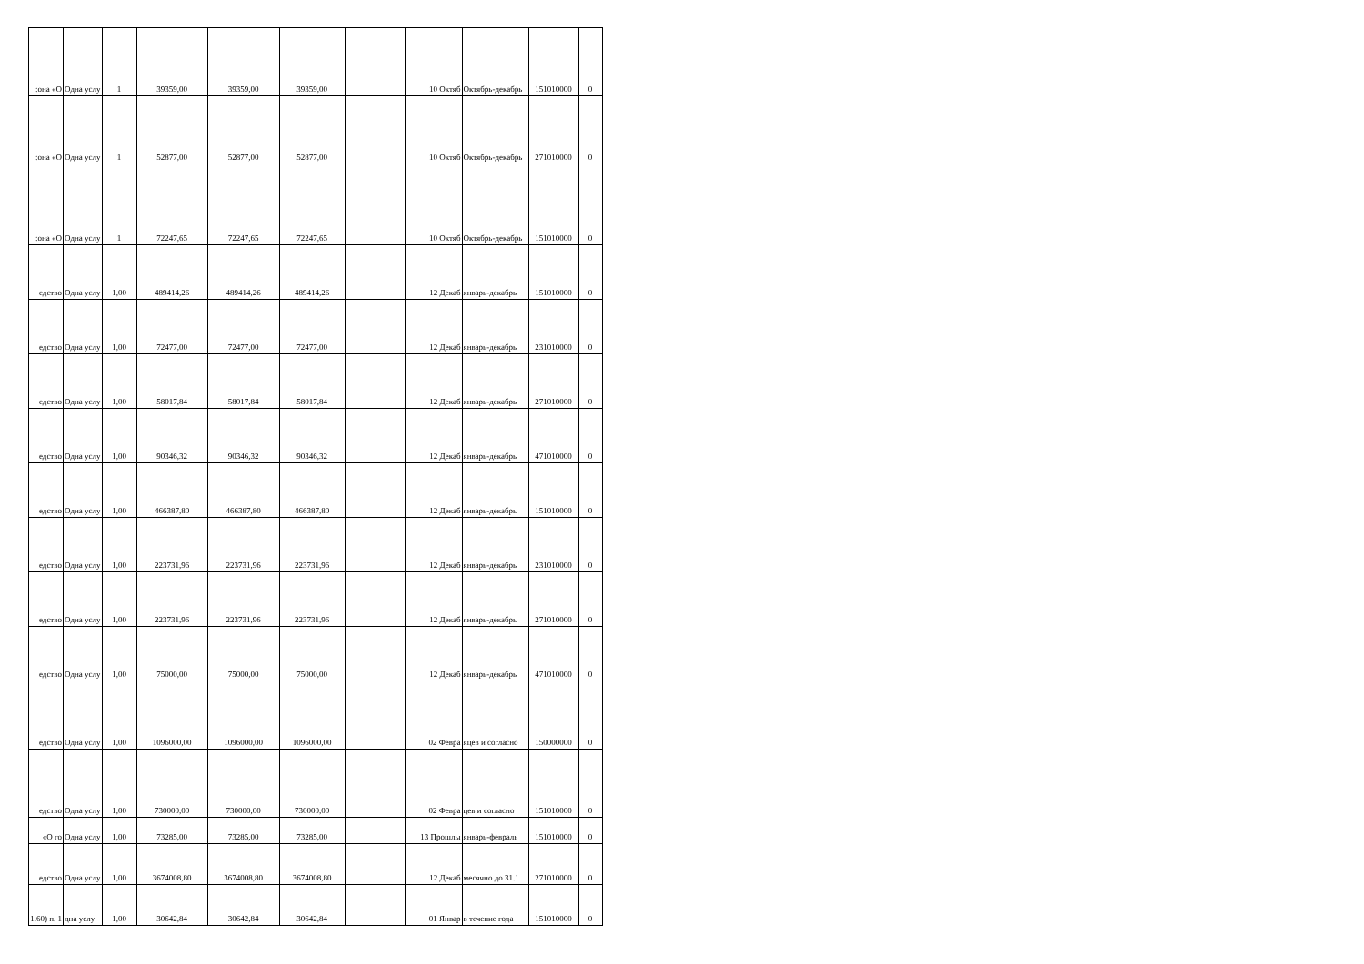| :она «О | Одна услу | 1 | 39359,00 | 39359,00 | 39359,00 | | 10 Октяб | Октябрь-декабрь | 151010000 | 0 |
| :она «О | Одна услу | 1 | 52877,00 | 52877,00 | 52877,00 | | 10 Октяб | Октябрь-декабрь | 271010000 | 0 |
| :она «О | Одна услу | 1 | 72247,65 | 72247,65 | 72247,65 | | 10 Октяб | Октябрь-декабрь | 151010000 | 0 |
| едство | Одна услу | 1,00 | 489414,26 | 489414,26 | 489414,26 | | 12 Декаб | январь-декабрь | 151010000 | 0 |
| едство | Одна услу | 1,00 | 72477,00 | 72477,00 | 72477,00 | | 12 Декаб | январь-декабрь | 231010000 | 0 |
| едство | Одна услу | 1,00 | 58017,84 | 58017,84 | 58017,84 | | 12 Декаб | январь-декабрь | 271010000 | 0 |
| едство | Одна услу | 1,00 | 90346,32 | 90346,32 | 90346,32 | | 12 Декаб | январь-декабрь | 471010000 | 0 |
| едство | Одна услу | 1,00 | 466387,80 | 466387,80 | 466387,80 | | 12 Декаб | январь-декабрь | 151010000 | 0 |
| едство | Одна услу | 1,00 | 223731,96 | 223731,96 | 223731,96 | | 12 Декаб | январь-декабрь | 231010000 | 0 |
| едство | Одна услу | 1,00 | 223731,96 | 223731,96 | 223731,96 | | 12 Декаб | январь-декабрь | 271010000 | 0 |
| едство | Одна услу | 1,00 | 75000,00 | 75000,00 | 75000,00 | | 12 Декаб | январь-декабрь | 471010000 | 0 |
| едство | Одна услу | 1,00 | 1096000,00 | 1096000,00 | 1096000,00 | | 02 Февра | яцев и согласно | 150000000 | 0 |
| едство | Одна услу | 1,00 | 730000,00 | 730000,00 | 730000,00 | | 02 Февра | цев и согласно | 151010000 | 0 |
| «О го | Одна услу | 1,00 | 73285,00 | 73285,00 | 73285,00 | | 13 Прошлы | январь-февраль | 151010000 | 0 |
| едство | Одна услу | 1,00 | 3674008,80 | 3674008,80 | 3674008,80 | | 12 Декаб | месячно до 31.1 | 271010000 | 0 |
| 1.60) п. 1 | дна услу | 1,00 | 30642,84 | 30642,84 | 30642,84 | | 01 Январ | в течение года | 151010000 | 0 |